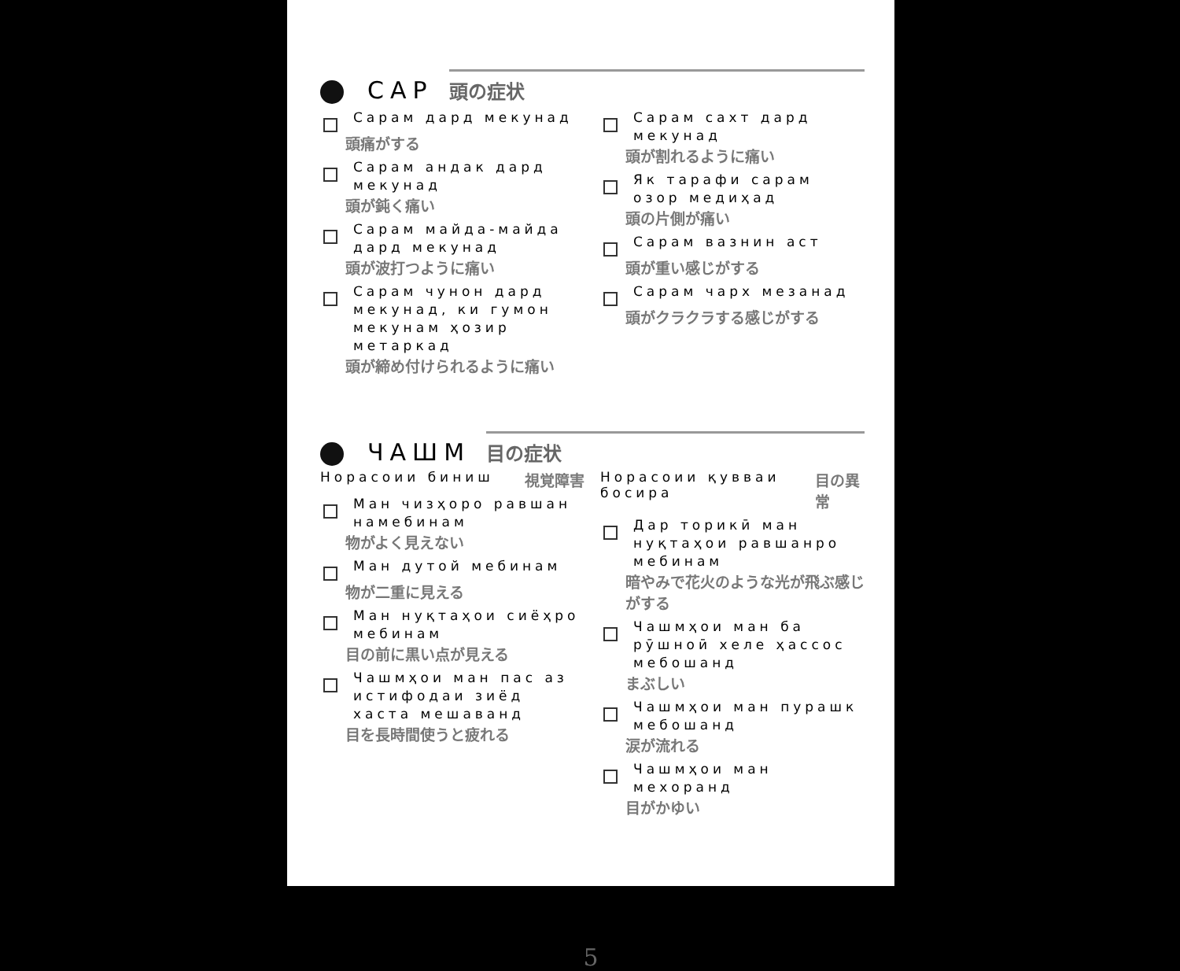САР
頭の症状
Сарам дард мекунад
頭痛がする
Сарам андак дард мекунад
頭が鈍く痛い
Сарам майда-майда дард мекунад
頭が波打つように痛い
Сарам чунон дард мекунад, ки гумон мекунам ҳозир метаркад
頭が締め付けられるように痛い
Сарам сахт дард мекунад
頭が割れるように痛い
Як тарафи сарам озор медиҳад
頭の片側が痛い
Сарам вазнин аст
頭が重い感じがする
Сарам чарх мезанад
頭がクラクラする感じがする
ЧАШМ
目の症状
Норасоии биниш 視覚障害
Ман чизҳоро равшан намебинам
物がよく見えない
Ман дутой мебинам
物が二重に見える
Ман нуқтаҳои сиёҳро мебинам
目の前に黒い点が見える
Чашмҳои ман пас аз истифодаи зиёд хаста мешаванд
目を長時間使うと疲れる
Норасоии қувваи босира 目の異常
Дар торикӣ ман нуқтаҳои равшанро мебинам
暗やみで花火のような光が飛ぶ感じがする
Чашмҳои ман ба рӯшноӣ хеле ҳассос мебошанд
まぶしい
Чашмҳои ман пурашк мебошанд
涙が流れる
Чашмҳои ман мехоранд
目がかゆい
5